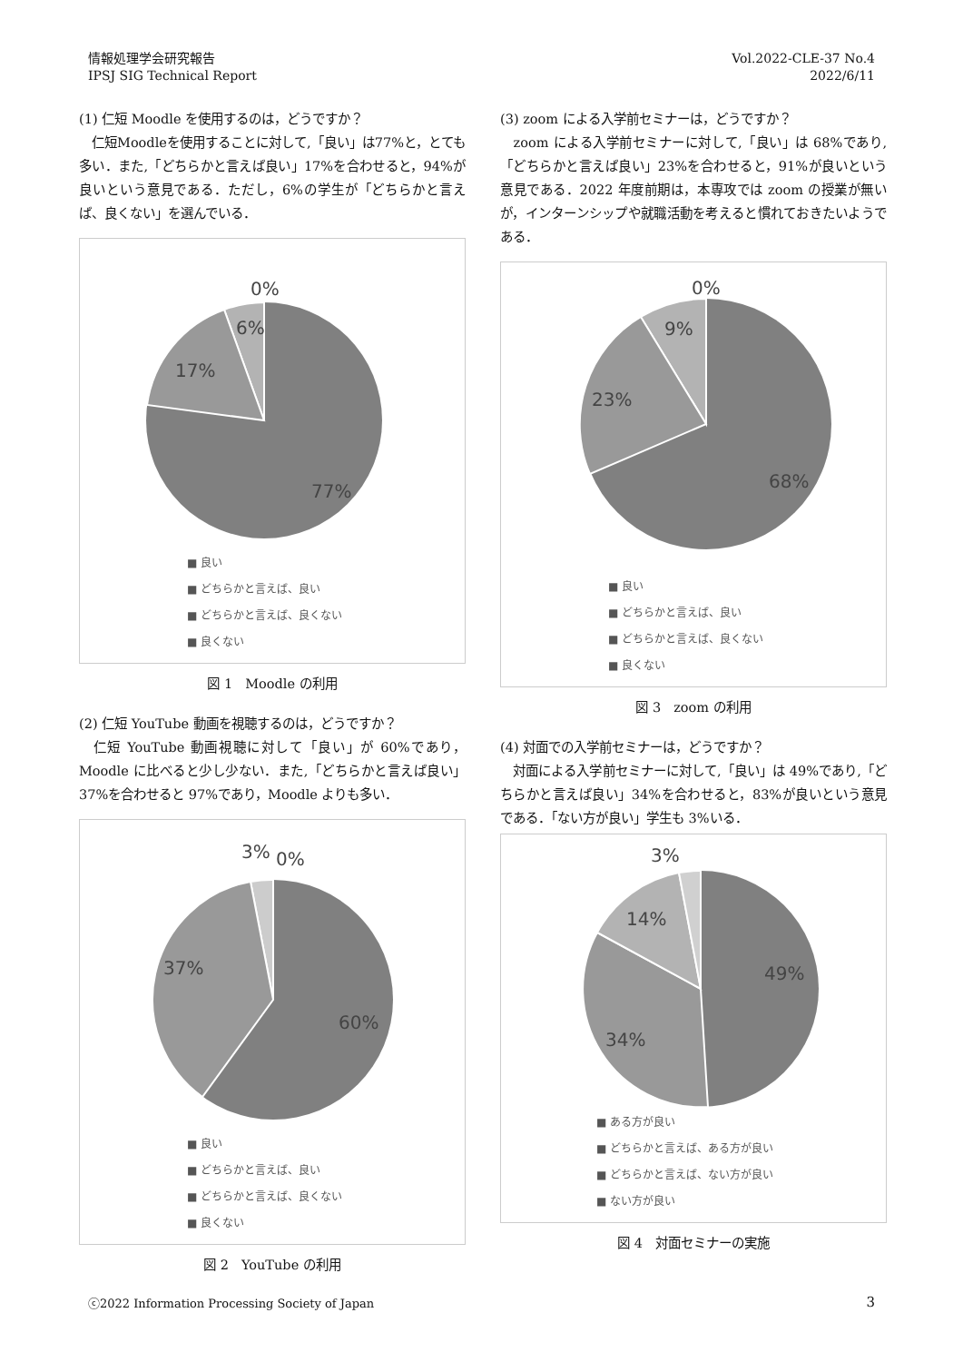情報処理学会研究報告
IPSJ SIG Technical Report
Vol.2022-CLE-37 No.4
2022/6/11
(1) 仁短 Moodle を使用するのは，どうですか？
　仁短Moodleを使用することに対して,「良い」は77%と，とても多い．また,「どちらかと言えば良い」17%を合わせると，94%が良いという意見である．ただし，6%の学生が「どちらかと言えば、良くない」を選んでいる．
0%
6%
17%
77%
■ 良い
■ どちらかと言えば、良い
■ どちらかと言えば、良くない
■ 良くない
図 1　Moodle の利用
(2) 仁短 YouTube 動画を視聴するのは，どうですか？
　仁短 YouTube 動画視聴に対して「良い」が 60%であり，Moodle に比べると少し少ない．また,「どちらかと言えば良い」37%を合わせると 97%であり，Moodle よりも多い．
3%
0%
37%
60%
■ 良い
■ どちらかと言えば、良い
■ どちらかと言えば、良くない
■ 良くない
図 2　YouTube の利用
(3) zoom による入学前セミナーは，どうですか？
　zoom による入学前セミナーに対して,「良い」は 68%であり,「どちらかと言えば良い」23%を合わせると，91%が良いという意見である．2022 年度前期は，本専攻では zoom の授業が無いが，インターンシップや就職活動を考えると慣れておきたいようである．
0%
9%
23%
68%
■ 良い
■ どちらかと言えば、良い
■ どちらかと言えば、良くない
■ 良くない
図 3　zoom の利用
(4) 対面での入学前セミナーは，どうですか？
　対面による入学前セミナーに対して,「良い」は 49%であり,「どちらかと言えば良い」34%を合わせると，83%が良いという意見である．「ない方が良い」学生も 3%いる．
3%
14%
49%
34%
■ ある方が良い
■ どちらかと言えば、ある方が良い
■ どちらかと言えば、ない方が良い
■ ない方が良い
図 4　対面セミナーの実施
ⓒ2022 Information Processing Society of Japan
3